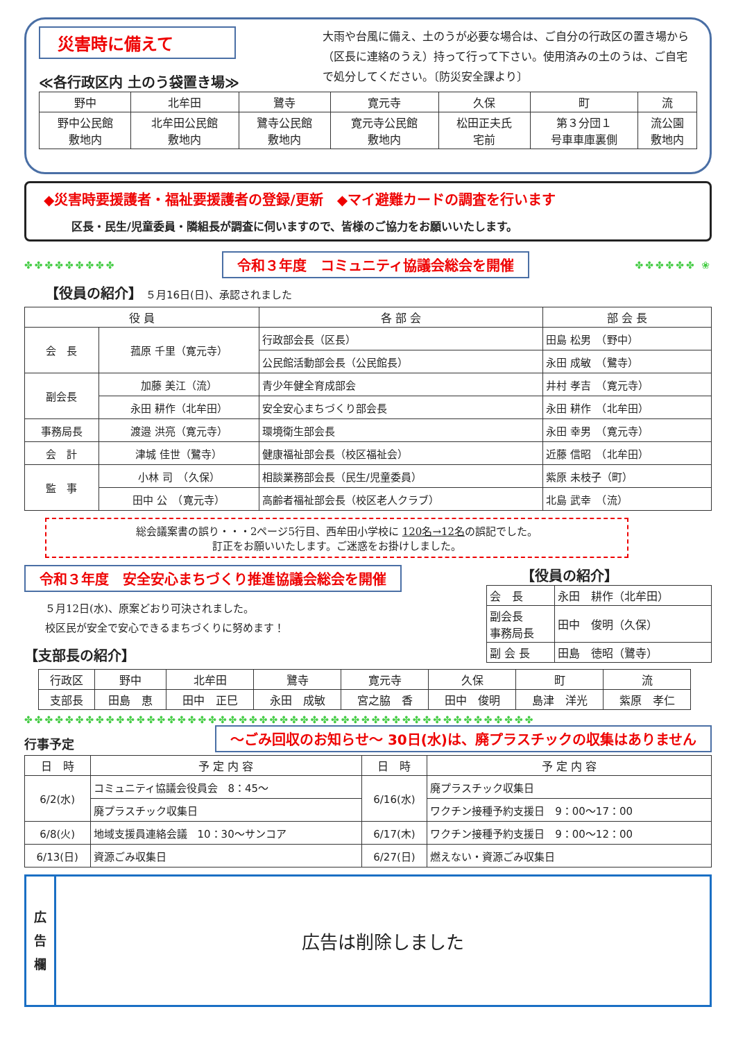災害時に備えて
≪各行政区内 土のう袋置き場≫
大雨や台風に備え、土のうが必要な場合は、ご自分の行政区の置き場から（区長に連絡のうえ）持って行って下さい。使用済みの土のうは、ご自宅で処分してください。〔防災安全課より〕
| 野中 | 北牟田 | 鷺寺 | 寛元寺 | 久保 | 町 | 流 |
| 野中公民館 敷地内 | 北牟田公民館 敷地内 | 鷺寺公民館 敷地内 | 寛元寺公民館 敷地内 | 松田正夫氏 宅前 | 第３分団１ 号車車庫裏側 | 流公園 敷地内 |
◆災害時要援護者・福祉要援護者の登録/更新　◆マイ避難カードの調査を行います
区長・民生/児童委員・隣組長が調査に伺いますので、皆様のご協力をお願いいたします。
✤✤✤✤✤✤✤✤✤ 令和３年度　コミュニティ協議会総会を開催 ✤✤✤✤✤✤ ❀
【役員の紹介】　５月16日(日)、承認されました
| 役 員 | | 各 部 会 | 部 会 長 |
| --- | --- | --- | --- |
| 会 長 | 菰原 千里（寛元寺） | 行政部会長（区長） | 田島 松男 （野中） |
| | | 公民館活動部会長（公民館長） | 永田 成敏 （鷺寺） |
| 副会長 | 加藤 美江（流） | 青少年健全育成部会 | 井村 孝吉 （寛元寺） |
| | 永田 耕作（北牟田） | 安全安心まちづくり部会長 | 永田 耕作 （北牟田） |
| 事務局長 | 渡邉 洪亮（寛元寺） | 環境衛生部会長 | 永田 幸男 （寛元寺） |
| 会 計 | 津城 佳世（鷺寺） | 健康福祉部会長（校区福祉会） | 近藤 信昭 （北牟田） |
| 監 事 | 小林 司 （久保） | 相談業務部会長（民生/児童委員） | 紫原 未枝子（町） |
| | 田中 公 （寛元寺） | 高齢者福祉部会長（校区老人クラブ） | 北島 武幸 （流） |
総会議案書の誤り・・・2ページ5行目、西牟田小学校に 120名→12名の誤記でした。
訂正をお願いいたします。ご迷惑をお掛けしました。
令和３年度　安全安心まちづくり推進協議会総会を開催
５月12日(水)、原案どおり可決されました。
校区民が安全で安心できるまちづくりに努めます！
【支部長の紹介】
【役員の紹介】
| 会 長 | 永田 耕作（北牟田） |
| 副会長 事務局長 | 田中 俊明（久保） |
| 副 会 長 | 田島 徳昭（鷺寺） |
| 行政区 | 野中 | 北牟田 | 鷺寺 | 寛元寺 | 久保 | 町 | 流 |
| 支部長 | 田島 恵 | 田中 正巳 | 永田 成敏 | 宮之脇 香 | 田中 俊明 | 島津 洋光 | 紫原 孝仁 |
✤✤✤✤✤✤✤✤✤✤✤✤✤✤✤✤✤✤✤✤✤✤✤✤✤✤✤✤✤✤✤✤✤✤✤✤✤✤✤✤✤✤✤✤✤✤✤✤✤✤
行事予定 ～ごみ回収のお知らせ～ 30日(水)は、廃プラスチックの収集はありません
| 日 時 | 予 定 内 容 | 日 時 | 予 定 内 容 |
| --- | --- | --- | --- |
| 6/2(水) | コミュニティ協議会役員会 8：45～ | 6/16(水) | 廃プラスチック収集日 |
| | 廃プラスチック収集日 | | ワクチン接種予約支援日 9：00～17：00 |
| 6/8(火) | 地域支援員連絡会議 10：30～サンコア | 6/17(木) | ワクチン接種予約支援日 9：00～12：00 |
| 6/13(日) | 資源ごみ収集日 | 6/27(日) | 燃えない・資源ごみ収集日 |
広
告
欄
広告は削除しました